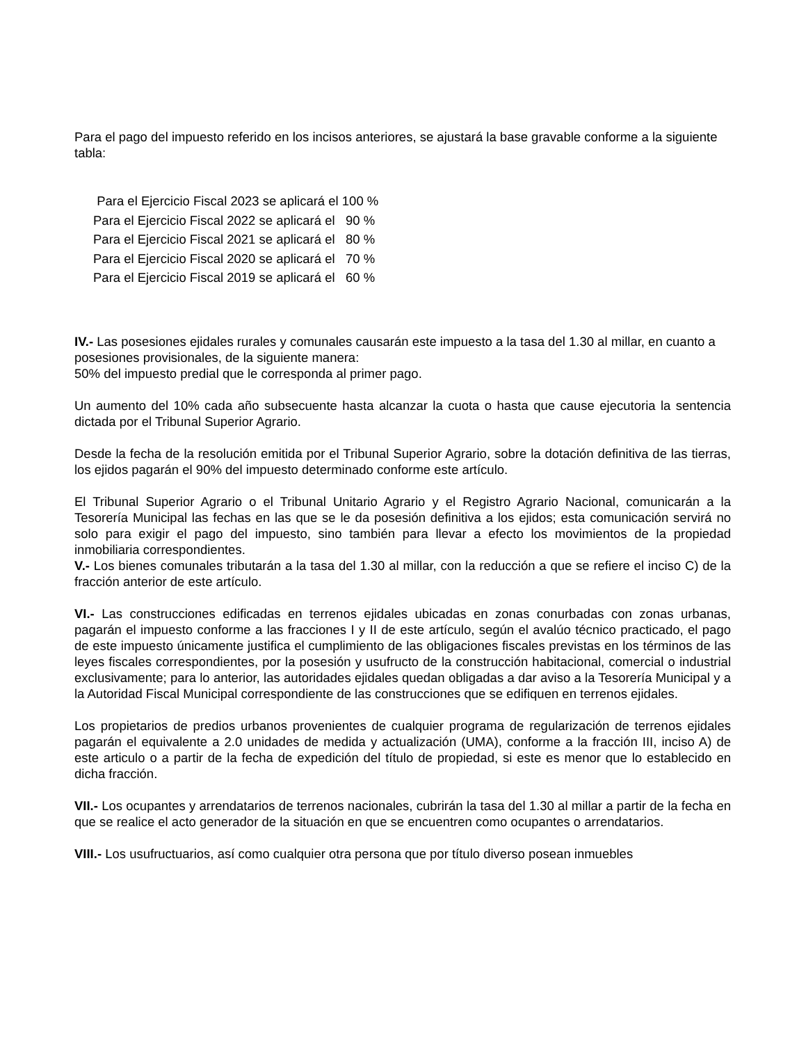Para el pago del impuesto referido en los incisos anteriores, se ajustará la base gravable conforme a la siguiente tabla:
Para el Ejercicio Fiscal 2023 se aplicará el 100 %
Para el Ejercicio Fiscal 2022 se aplicará el 90 %
Para el Ejercicio Fiscal 2021 se aplicará el 80 %
Para el Ejercicio Fiscal 2020 se aplicará el 70 %
Para el Ejercicio Fiscal 2019 se aplicará el 60 %
IV.- Las posesiones ejidales rurales y comunales causarán este impuesto a la tasa del 1.30 al millar, en cuanto a posesiones provisionales, de la siguiente manera:
50% del impuesto predial que le corresponda al primer pago.
Un aumento del 10% cada año subsecuente hasta alcanzar la cuota o hasta que cause ejecutoria la sentencia dictada por el Tribunal Superior Agrario.
Desde la fecha de la resolución emitida por el Tribunal Superior Agrario, sobre la dotación definitiva de las tierras, los ejidos pagarán el 90% del impuesto determinado conforme este artículo.
El Tribunal Superior Agrario o el Tribunal Unitario Agrario y el Registro Agrario Nacional, comunicarán a la Tesorería Municipal las fechas en las que se le da posesión definitiva a los ejidos; esta comunicación servirá no solo para exigir el pago del impuesto, sino también para llevar a efecto los movimientos de la propiedad inmobiliaria correspondientes.
V.- Los bienes comunales tributarán a la tasa del 1.30 al millar, con la reducción a que se refiere el inciso C) de la fracción anterior de este artículo.
VI.- Las construcciones edificadas en terrenos ejidales ubicadas en zonas conurbadas con zonas urbanas, pagarán el impuesto conforme a las fracciones I y II de este artículo, según el avalúo técnico practicado, el pago de este impuesto únicamente justifica el cumplimiento de las obligaciones fiscales previstas en los términos de las leyes fiscales correspondientes, por la posesión y usufructo de la construcción habitacional, comercial o industrial exclusivamente; para lo anterior, las autoridades ejidales quedan obligadas a dar aviso a la Tesorería Municipal y a la Autoridad Fiscal Municipal correspondiente de las construcciones que se edifiquen en terrenos ejidales.
Los propietarios de predios urbanos provenientes de cualquier programa de regularización de terrenos ejidales pagarán el equivalente a 2.0 unidades de medida y actualización (UMA), conforme a la fracción III, inciso A) de este articulo o a partir de la fecha de expedición del título de propiedad, si este es menor que lo establecido en dicha fracción.
VII.- Los ocupantes y arrendatarios de terrenos nacionales, cubrirán la tasa del 1.30 al millar a partir de la fecha en que se realice el acto generador de la situación en que se encuentren como ocupantes o arrendatarios.
VIII.- Los usufructuarios, así como cualquier otra persona que por título diverso posean inmuebles